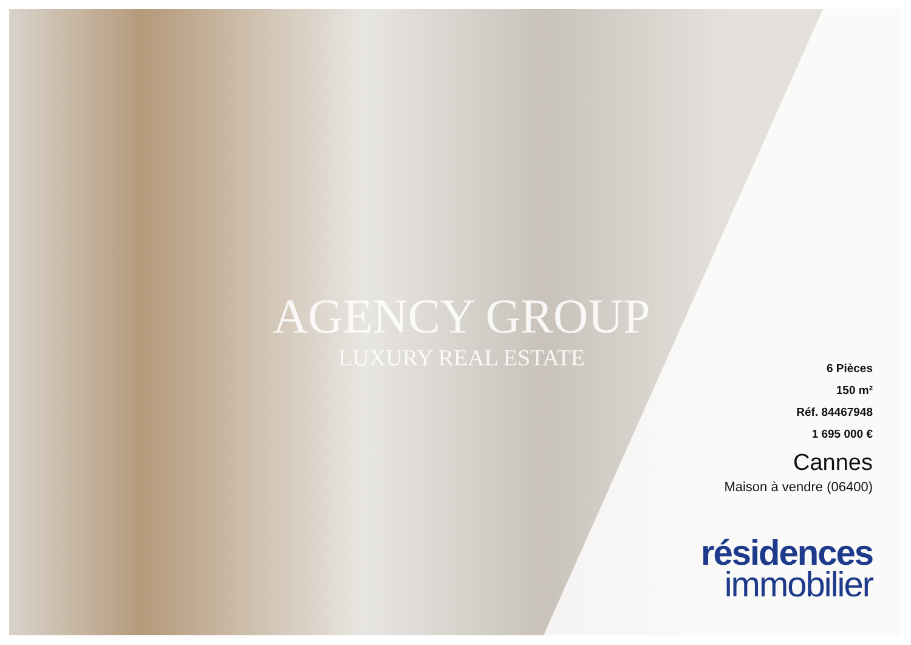AGENCY GROUP
LUXURY REAL ESTATE
6 Pièces
150 m²
Réf. 84467948
1 695 000 €
Cannes
Maison à vendre (06400)
résidences
immobilier